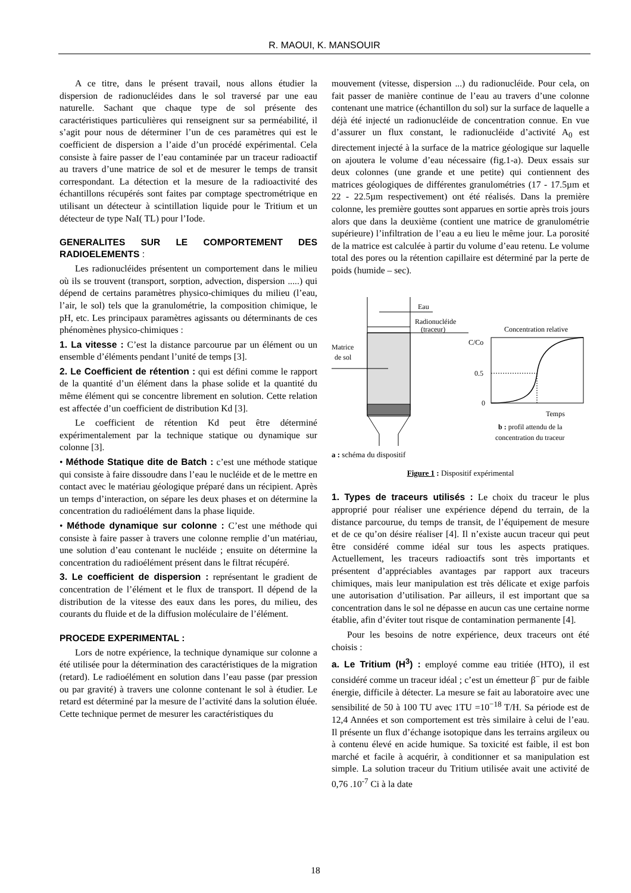R. MAOUI, K. MANSOUIR
A ce titre, dans le présent travail, nous allons étudier la dispersion de radionucléides dans le sol traversé par une eau naturelle. Sachant que chaque type de sol présente des caractéristiques particulières qui renseignent sur sa perméabilité, il s’agit pour nous de déterminer l’un de ces paramètres qui est le coefficient de dispersion a l’aide d’un procédé expérimental. Cela consiste à faire passer de l’eau contaminée par un traceur radioactif au travers d’une matrice de sol et de mesurer le temps de transit correspondant. La détection et la mesure de la radioactivité des échantillons récupérés sont faites par comptage spectrométrique en utilisant un détecteur à scintillation liquide pour le Tritium et un détecteur de type NaI( TL) pour l’Iode.
GENERALITES SUR LE COMPORTEMENT DES RADIOELEMENTS :
Les radionucléides présentent un comportement dans le milieu où ils se trouvent (transport, sorption, advection, dispersion .....) qui dépend de certains paramètres physico-chimiques du milieu (l’eau, l’air, le sol) tels que la granulométrie, la composition chimique, le pH, etc. Les principaux paramètres agissants ou déterminants de ces phénomènes physico-chimiques :
1. La vitesse : C’est la distance parcourue par un élément ou un ensemble d’éléments pendant l’unité de temps [3].
2. Le Coefficient de rétention : qui est défini comme le rapport de la quantité d’un élément dans la phase solide et la quantité du même élément qui se concentre librement en solution. Cette relation est affectée d’un coefficient de distribution Kd [3].
Le coefficient de rétention Kd peut être déterminé expérimentalement par la technique statique ou dynamique sur colonne [3].
• Méthode Statique dite de Batch : c’est une méthode statique qui consiste à faire dissoudre dans l’eau le nucléide et de le mettre en contact avec le matériau géologique préparé dans un récipient. Après un temps d’interaction, on sépare les deux phases et on détermine la concentration du radioélément dans la phase liquide.
• Méthode dynamique sur colonne : C’est une méthode qui consiste à faire passer à travers une colonne remplie d’un matériau, une solution d’eau contenant le nucléide ; ensuite on détermine la concentration du radioélément présent dans le filtrat récupéré.
3. Le coefficient de dispersion : représentant le gradient de concentration de l’élément et le flux de transport. Il dépend de la distribution de la vitesse des eaux dans les pores, du milieu, des courants du fluide et de la diffusion moléculaire de l’élément.
PROCEDE EXPERIMENTAL :
Lors de notre expérience, la technique dynamique sur colonne a été utilisée pour la détermination des caractéristiques de la migration (retard). Le radioélément en solution dans l’eau passe (par pression ou par gravité) à travers une colonne contenant le sol à étudier. Le retard est déterminé par la mesure de l’activité dans la solution éluée. Cette technique permet de mesurer les caractéristiques du
mouvement (vitesse, dispersion ...) du radionucléide. Pour cela, on fait passer de manière continue de l’eau au travers d’une colonne contenant une matrice (échantillon du sol) sur la surface de laquelle a déjà été injecté un radionucléide de concentration connue. En vue d’assurer un flux constant, le radionucléide d’activité A<sub>0</sub> est directement injecté à la surface de la matrice géologique sur laquelle on ajoutera le volume d’eau nécessaire (fig.1-a). Deux essais sur deux colonnes (une grande et une petite) qui contiennent des matrices géologiques de différentes granulométries (17 - 17.5µm et 22 - 22.5µm respectivement) ont été réalisés. Dans la première colonne, les première gouttes sont apparues en sortie après trois jours alors que dans la deuxième (contient une matrice de granulométrie supérieure) l’infiltration de l’eau a eu lieu le même jour. La porosité de la matrice est calculée à partir du volume d’eau retenu. Le volume total des pores ou la rétention capillaire est déterminé par la perte de poids (humide – sec).
Eau
Radionucléide
(traceur)
Matrice
de sol
Concentration relative
C/Co
0.5
0
Temps
b : profil attendu de la
concentration du traceur
a : schéma du dispositif
Figure 1 : Dispositif expérimental
1. Types de traceurs utilisés : Le choix du traceur le plus approprié pour réaliser une expérience dépend du terrain, de la distance parcourue, du temps de transit, de l’équipement de mesure et de ce qu’on désire réaliser [4]. Il n’existe aucun traceur qui peut être considéré comme idéal sur tous les aspects pratiques. Actuellement, les traceurs radioactifs sont très importants et présentent d’appréciables avantages par rapport aux traceurs chimiques, mais leur manipulation est très délicate et exige parfois une autorisation d’utilisation. Par ailleurs, il est important que sa concentration dans le sol ne dépasse en aucun cas une certaine norme établie, afin d’éviter tout risque de contamination permanente [4].
Pour les besoins de notre expérience, deux traceurs ont été choisis :
a. Le Tritium (H<sup>3</sup>) : employé comme eau tritiée (HTO), il est considéré comme un traceur idéal ; c’est un émetteur β<sup>−</sup> pur de faible énergie, difficile à détecter. La mesure se fait au laboratoire avec une sensibilité de 50 à 100 TU avec 1TU =10<sup>−18</sup> T/H. Sa période est de 12,4 Années et son comportement est très similaire à celui de l’eau. Il présente un flux d’échange isotopique dans les terrains argileux ou à contenu élevé en acide humique. Sa toxicité est faible, il est bon marché et facile à acquérir, à conditionner et sa manipulation est simple. La solution traceur du Tritium utilisée avait une activité de 0,76 .10<sup>-7</sup> Ci à la date
18